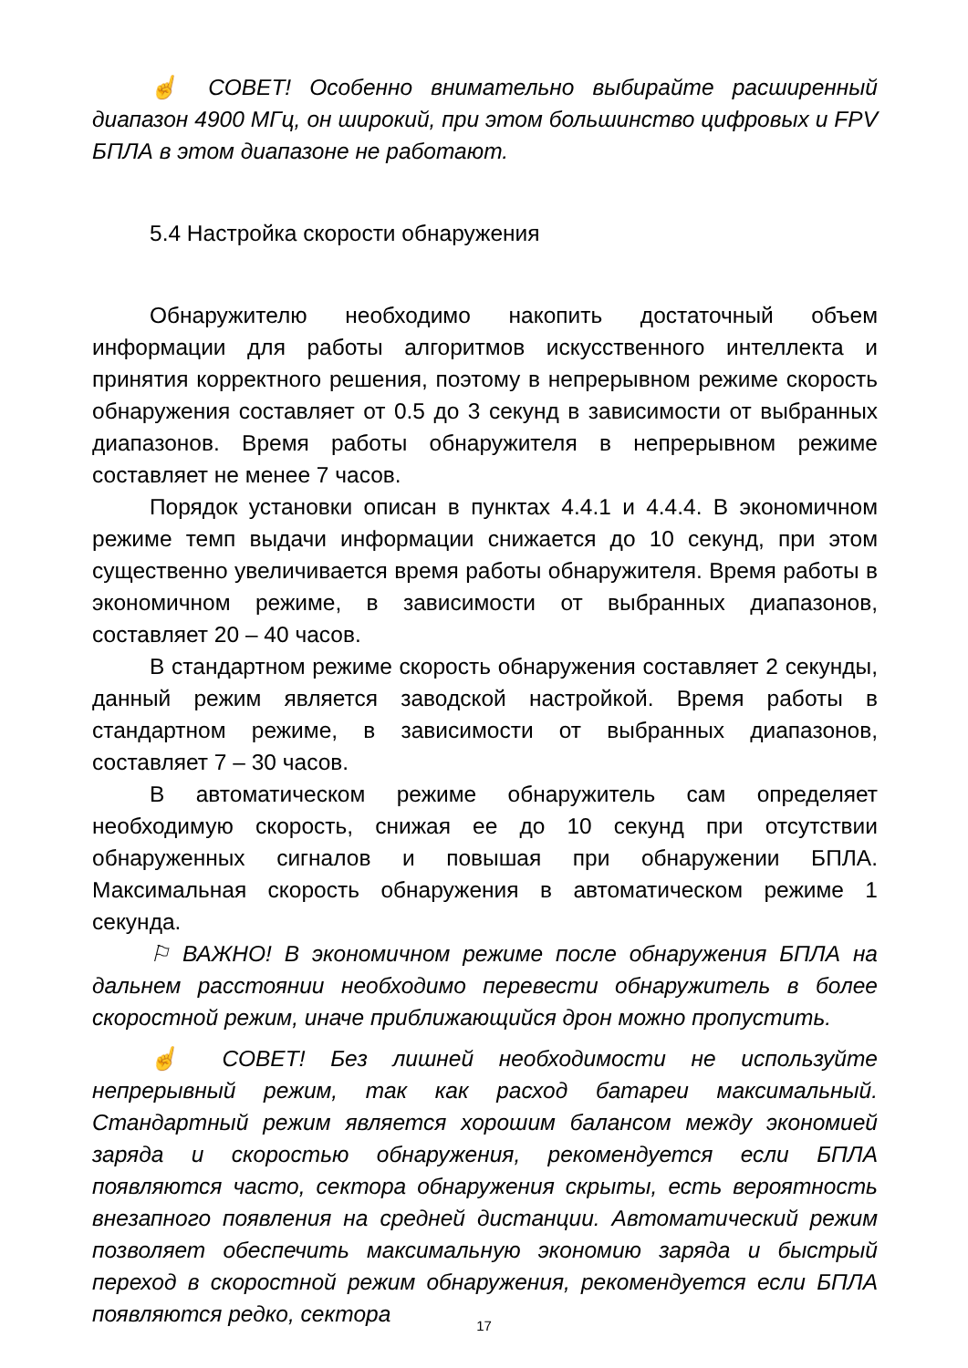☝ СОВЕТ! Особенно внимательно выбирайте расширенный диапазон 4900 МГц, он широкий, при этом большинство цифровых и FPV БПЛА в этом диапазоне не работают.
5.4 Настройка скорости обнаружения
Обнаружителю необходимо накопить достаточный объем информации для работы алгоритмов искусственного интеллекта и принятия корректного решения, поэтому в непрерывном режиме скорость обнаружения составляет от 0.5 до 3 секунд в зависимости от выбранных диапазонов. Время работы обнаружителя в непрерывном режиме составляет не менее 7 часов.
Порядок установки описан в пунктах 4.4.1 и 4.4.4. В экономичном режиме темп выдачи информации снижается до 10 секунд, при этом существенно увеличивается время работы обнаружителя. Время работы в экономичном режиме, в зависимости от выбранных диапазонов, составляет 20 – 40 часов.
В стандартном режиме скорость обнаружения составляет 2 секунды, данный режим является заводской настройкой. Время работы в стандартном режиме, в зависимости от выбранных диапазонов, составляет 7 – 30 часов.
В автоматическом режиме обнаружитель сам определяет необходимую скорость, снижая ее до 10 секунд при отсутствии обнаруженных сигналов и повышая при обнаружении БПЛА. Максимальная скорость обнаружения в автоматическом режиме 1 секунда.
⚐ ВАЖНО! В экономичном режиме после обнаружения БПЛА на дальнем расстоянии необходимо перевести обнаружитель в более скоростной режим, иначе приближающийся дрон можно пропустить.
☝ СОВЕТ! Без лишней необходимости не используйте непрерывный режим, так как расход батареи максимальный. Стандартный режим является хорошим балансом между экономией заряда и скоростью обнаружения, рекомендуется если БПЛА появляются часто, сектора обнаружения скрыты, есть вероятность внезапного появления на средней дистанции. Автоматический режим позволяет обеспечить максимальную экономию заряда и быстрый переход в скоростной режим обнаружения, рекомендуется если БПЛА появляются редко, сектора
17